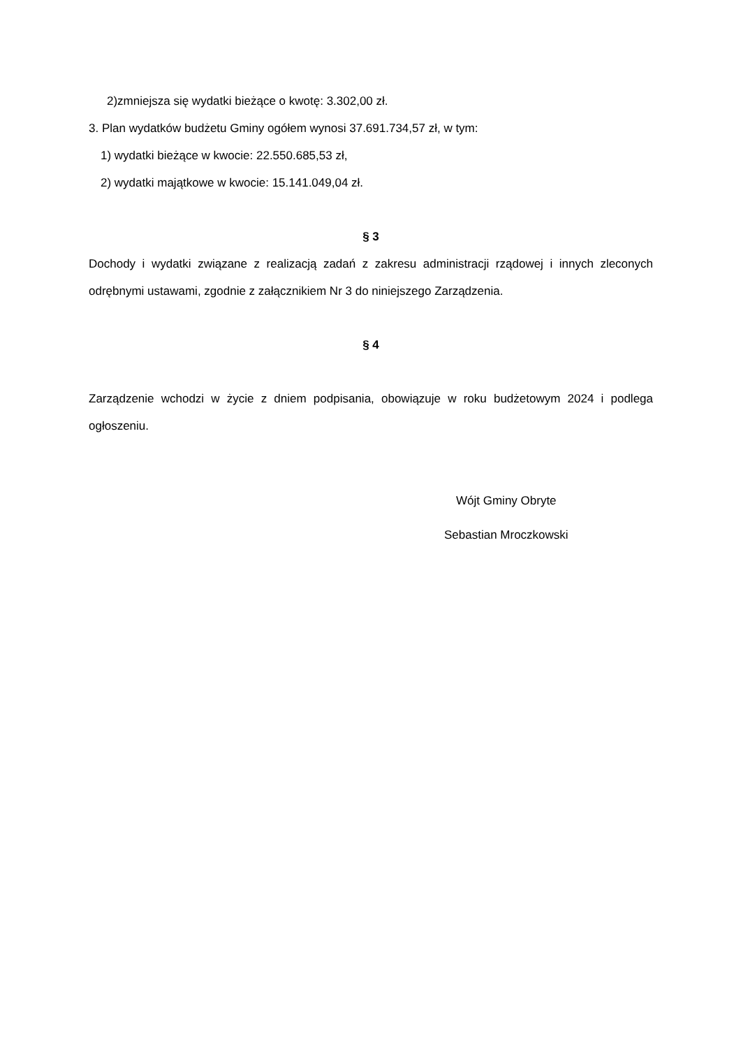2)zmniejsza się wydatki bieżące o kwotę: 3.302,00 zł.
3. Plan wydatków budżetu Gminy ogółem wynosi 37.691.734,57 zł, w tym:
1) wydatki bieżące w kwocie: 22.550.685,53 zł,
2) wydatki majątkowe w kwocie: 15.141.049,04 zł.
§ 3
Dochody i wydatki związane z realizacją zadań z zakresu administracji rządowej i innych zleconych odrębnymi ustawami, zgodnie z załącznikiem Nr 3 do niniejszego Zarządzenia.
§ 4
Zarządzenie wchodzi w życie z dniem podpisania, obowiązuje w roku budżetowym 2024 i podlega ogłoszeniu.
Wójt Gminy Obryte
Sebastian Mroczkowski